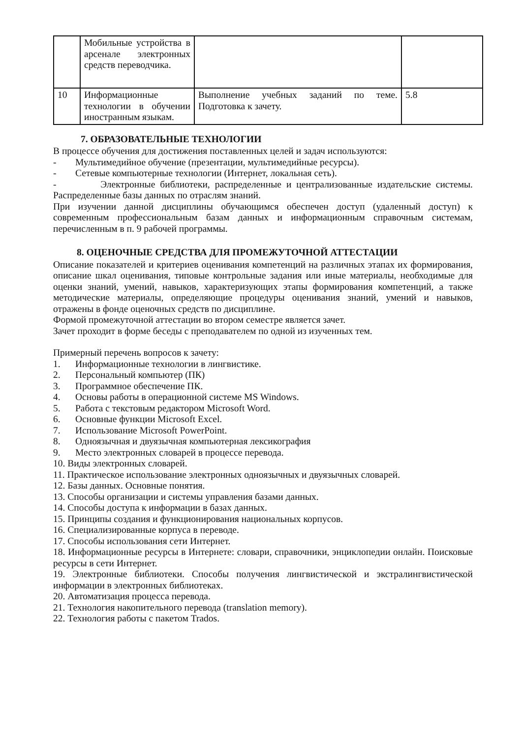| | Мобильные устройства в арсенале электронных средств переводчика. | | |
| 10 | Информационные технологии в обучении иностранным языкам. | Выполнение учебных заданий по теме. Подготовка к зачету. | 5.8 |
7. ОБРАЗОВАТЕЛЬНЫЕ ТЕХНОЛОГИИ
В процессе обучения для достижения поставленных целей и задач используются:
- Мультимедийное обучение (презентации, мультимедийные ресурсы).
- Сетевые компьютерные технологии (Интернет, локальная сеть).
- Электронные библиотеки, распределенные и централизованные издательские системы. Распределенные базы данных по отраслям знаний.
При изучении данной дисциплины обучающимся обеспечен доступ (удаленный доступ) к современным профессиональным базам данных и информационным справочным системам, перечисленным в п. 9 рабочей программы.
8. ОЦЕНОЧНЫЕ СРЕДСТВА ДЛЯ ПРОМЕЖУТОЧНОЙ АТТЕСТАЦИИ
Описание показателей и критериев оценивания компетенций на различных этапах их формирования, описание шкал оценивания, типовые контрольные задания или иные материалы, необходимые для оценки знаний, умений, навыков, характеризующих этапы формирования компетенций, а также методические материалы, определяющие процедуры оценивания знаний, умений и навыков, отражены в фонде оценочных средств по дисциплине.
Формой промежуточной аттестации во втором семестре является зачет.
Зачет проходит в форме беседы с преподавателем по одной из изученных тем.
Примерный перечень вопросов к зачету:
1. Информационные технологии в лингвистике.
2. Персональный компьютер (ПК)
3. Программное обеспечение ПК.
4. Основы работы в операционной системе MS Windows.
5. Работа с текстовым редактором Microsoft Word.
6. Основные функции Microsoft Excel.
7. Использование Microsoft PowerPoint.
8. Одноязычная и двуязычная компьютерная лексикография
9. Место электронных словарей в процессе перевода.
10. Виды электронных словарей.
11. Практическое использование электронных одноязычных и двуязычных словарей.
12. Базы данных. Основные понятия.
13. Способы организации и системы управления базами данных.
14. Способы доступа к информации в базах данных.
15. Принципы создания и функционирования национальных корпусов.
16. Специализированные корпуса в переводе.
17. Способы использования сети Интернет.
18. Информационные ресурсы в Интернете: словари, справочники, энциклопедии онлайн. Поисковые ресурсы в сети Интернет.
19. Электронные библиотеки. Способы получения лингвистической и экстралингвистической информации в электронных библиотеках.
20. Автоматизация процесса перевода.
21. Технология накопительного перевода (translation memory).
22. Технология работы с пакетом Trados.